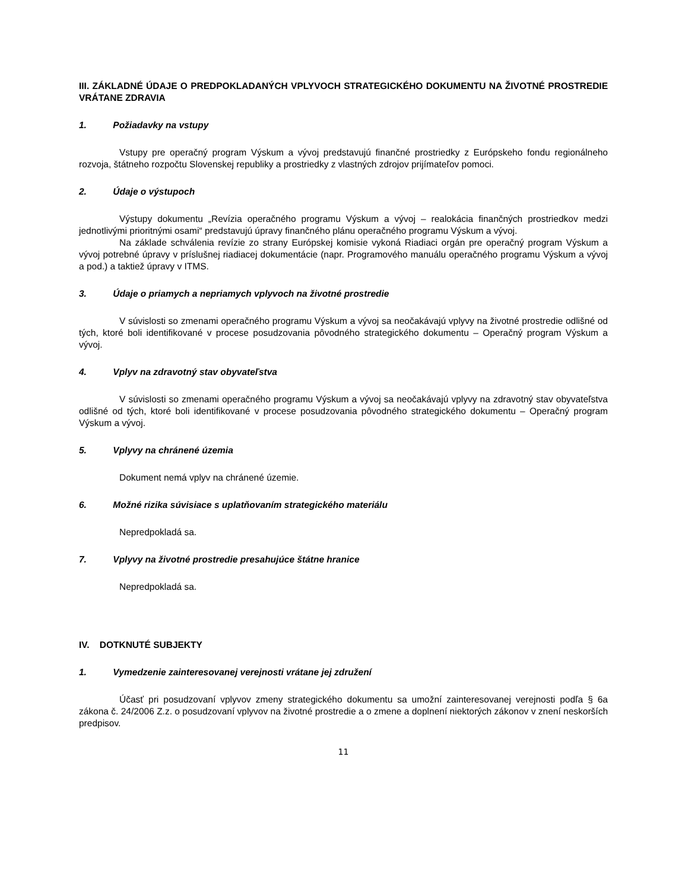III. ZÁKLADNÉ ÚDAJE O PREDPOKLADANÝCH VPLYVOCH STRATEGICKÉHO DOKUMENTU NA ŽIVOTNÉ PROSTREDIE VRÁTANE ZDRAVIA
1. Požiadavky na vstupy
Vstupy pre operačný program Výskum a vývoj predstavujú finančné prostriedky z Európskeho fondu regionálneho rozvoja, štátneho rozpočtu Slovenskej republiky a prostriedky z vlastných zdrojov prijímateľov pomoci.
2. Údaje o výstupoch
Výstupy dokumentu „Revízia operačného programu Výskum a vývoj – realokácia finančných prostriedkov medzi jednotlivými prioritnými osami“ predstavujú úpravy finančného plánu operačného programu Výskum a vývoj.
Na základe schválenia revízie zo strany Európskej komisie vykoná Riadiaci orgán pre operačný program Výskum a vývoj potrebné úpravy v príslušnej riadiacej dokumentácie (napr. Programového manuálu operačného programu Výskum a vývoj a pod.) a taktiež úpravy v ITMS.
3. Údaje o priamych a nepriamych vplyvoch na životné prostredie
V súvislosti so zmenami operačného programu Výskum a vývoj sa neočakávajú vplyvy na životné prostredie odlišné od tých, ktoré boli identifikované v procese posudzovania pôvodného strategického dokumentu – Operačný program Výskum a vývoj.
4. Vplyv na zdravotný stav obyvateľstva
V súvislosti so zmenami operačného programu Výskum a vývoj sa neočakávajú vplyvy na zdravotný stav obyvateľstva odlišné od tých, ktoré boli identifikované v procese posudzovania pôvodného strategického dokumentu – Operačný program Výskum a vývoj.
5. Vplyvy na chránené územia
Dokument nemá vplyv na chránené územie.
6. Možné rizika súvisiace s uplatňovaním strategického materiálu
Nepredpokladá sa.
7. Vplyvy na životné prostredie presahujúce štátne hranice
Nepredpokladá sa.
IV. DOTKNUTÉ SUBJEKTY
1. Vymedzenie zainteresovanej verejnosti vrátane jej združení
Účasť pri posudzovaní vplyvov zmeny strategického dokumentu sa umožní zainteresovanej verejnosti podľa § 6a zákona č. 24/2006 Z.z. o posudzovaní vplyvov na životné prostredie a o zmene a doplnení niektorých zákonov v znení neskorších predpisov.
11